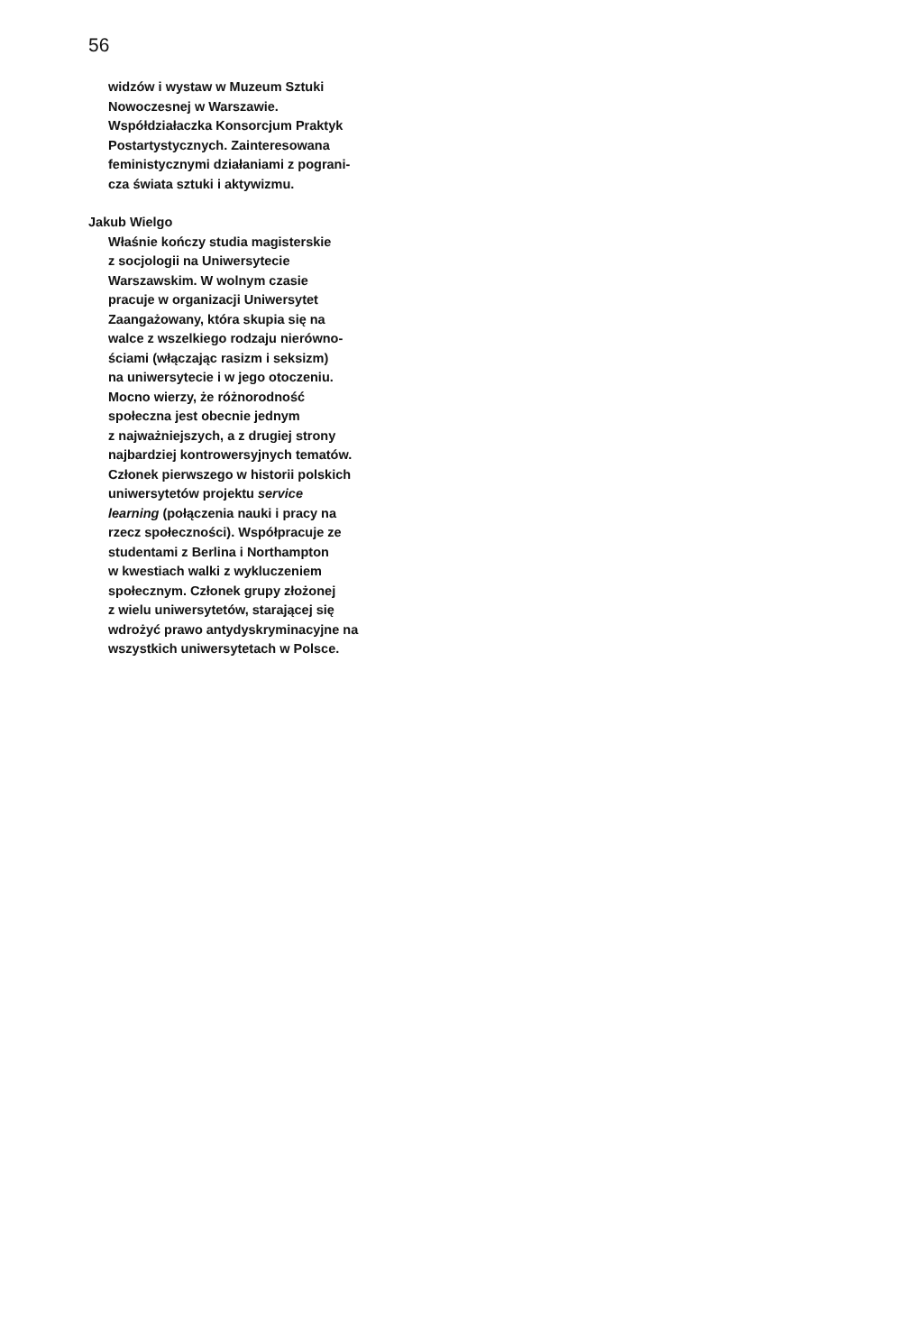56
widzów i wystaw w Muzeum Sztuki
Nowoczesnej w Warszawie.
Współdziałaczka Konsorcjum Praktyk
Postartystycznych. Zainteresowana
feministycznymi działaniami z pograni-
cza świata sztuki i aktywizmu.
Jakub Wielgo
Właśnie kończy studia magisterskie
z socjologii na Uniwersytecie
Warszawskim. W wolnym czasie
pracuje w organizacji Uniwersytet
Zaangażowany, która skupia się na
walce z wszelkiego rodzaju nierówno-
ściami (włączając rasizm i seksizm)
na uniwersytecie i w jego otoczeniu.
Mocno wierzy, że różnorodność
społeczna jest obecnie jednym
z najważniejszych, a z drugiej strony
najbardziej kontrowersyjnych tematów.
Członek pierwszego w historii polskich
uniwersytetów projektu service
learning (połączenia nauki i pracy na
rzecz społeczności). Współpracuje ze
studentami z Berlina i Northampton
w kwestiach walki z wykluczeniem
społecznym. Członek grupy złożonej
z wielu uniwersytetów, starającej się
wdrożyć prawo antydyskryminacyjne na
wszystkich uniwersytetach w Polsce.